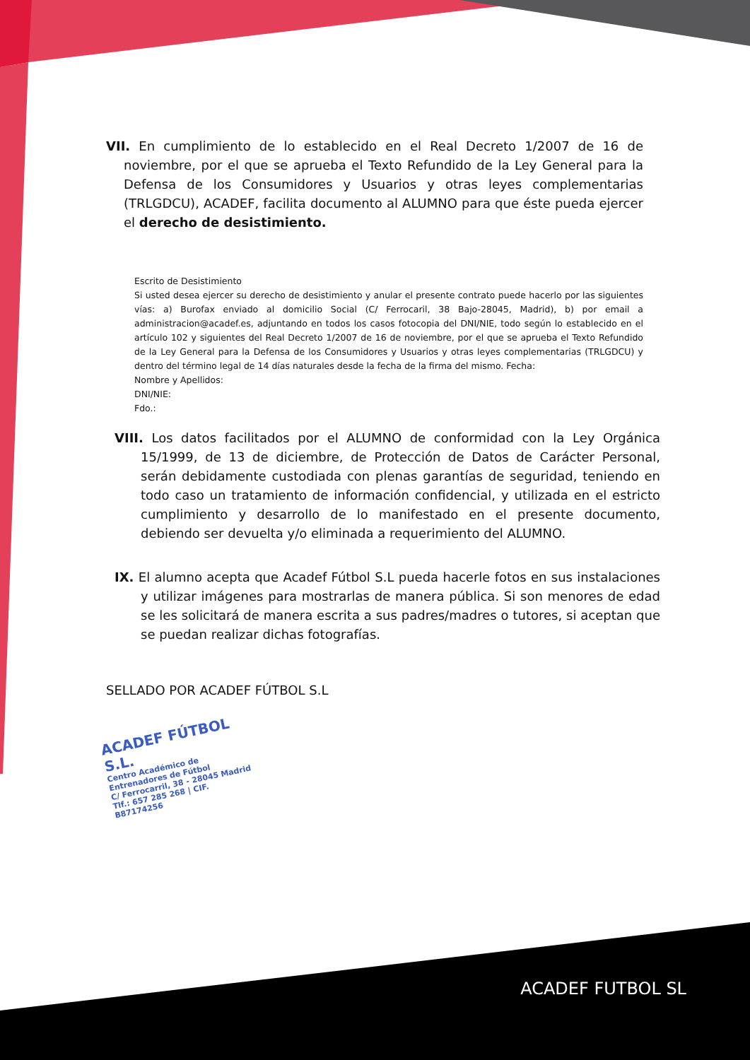VII. En cumplimiento de lo establecido en el Real Decreto 1/2007 de 16 de noviembre, por el que se aprueba el Texto Refundido de la Ley General para la Defensa de los Consumidores y Usuarios y otras leyes complementarias (TRLGDCU), ACADEF, facilita documento al ALUMNO para que éste pueda ejercer el derecho de desistimiento.
Escrito de Desistimiento
Si usted desea ejercer su derecho de desistimiento y anular el presente contrato puede hacerlo por las siguientes vías: a) Burofax enviado al domicilio Social (C/ Ferrocaril, 38 Bajo-28045, Madrid), b) por email a administracion@acadef.es, adjuntando en todos los casos fotocopia del DNI/NIE, todo según lo establecido en el artículo 102 y siguientes del Real Decreto 1/2007 de 16 de noviembre, por el que se aprueba el Texto Refundido de la Ley General para la Defensa de los Consumidores y Usuarios y otras leyes complementarias (TRLGDCU) y dentro del término legal de 14 días naturales desde la fecha de la firma del mismo. Fecha:
Nombre y Apellidos:
DNI/NIE:
Fdo.:
VIII. Los datos facilitados por el ALUMNO de conformidad con la Ley Orgánica 15/1999, de 13 de diciembre, de Protección de Datos de Carácter Personal, serán debidamente custodiada con plenas garantías de seguridad, teniendo en todo caso un tratamiento de información confidencial, y utilizada en el estricto cumplimiento y desarrollo de lo manifestado en el presente documento, debiendo ser devuelta y/o eliminada a requerimiento del ALUMNO.
IX. El alumno acepta que Acadef Fútbol S.L pueda hacerle fotos en sus instalaciones y utilizar imágenes para mostrarlas de manera pública. Si son menores de edad se les solicitará de manera escrita a sus padres/madres o tutores, si aceptan que se puedan realizar dichas fotografías.
SELLADO POR ACADEF FÚTBOL S.L
ACADEF FÚTBOL S.L.
Centro Académico de Entrenadores de Fútbol
C/ Ferrocarril, 38 - 28045 Madrid
Tlf.: 657 285 268 | CIF. B87174256
ACADEF FUTBOL SL